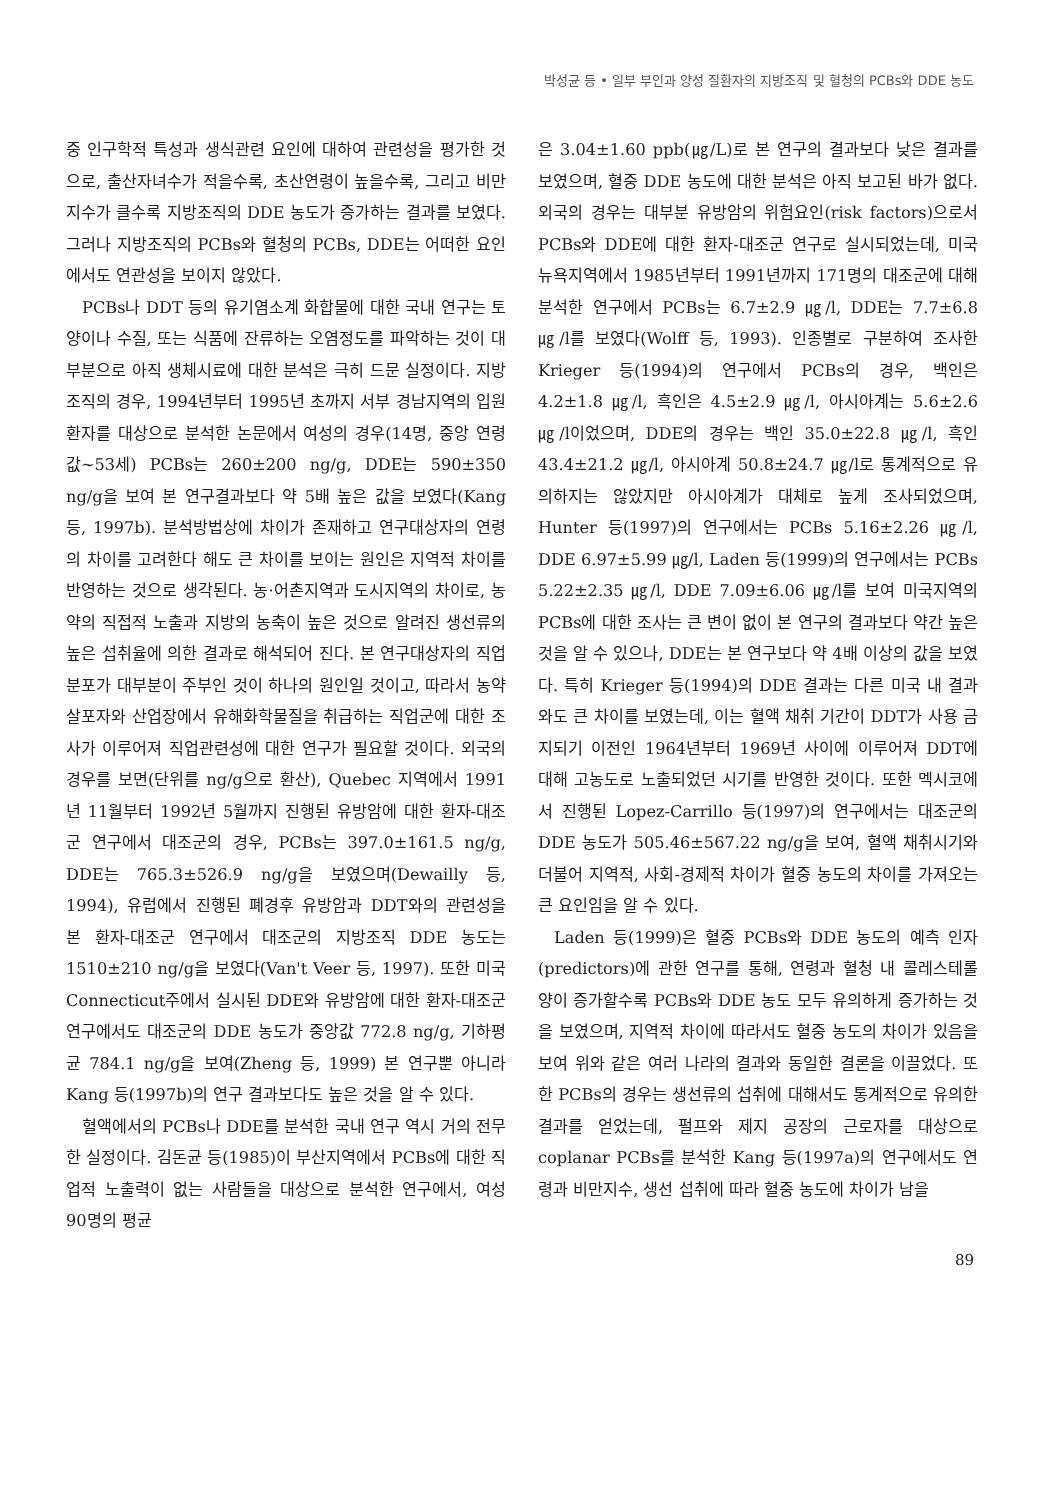박성균 등 • 일부 부인과 양성 질환자의 지방조직 및 혈청의 PCBs와 DDE 농도
중 인구학적 특성과 생식관련 요인에 대하여 관련성을 평가한 것으로, 출산자녀수가 적을수록, 초산연령이 높을수록, 그리고 비만지수가 클수록 지방조직의 DDE 농도가 증가하는 결과를 보였다. 그러나 지방조직의 PCBs와 혈청의 PCBs, DDE는 어떠한 요인에서도 연관성을 보이지 않았다.
PCBs나 DDT 등의 유기염소계 화합물에 대한 국내 연구는 토양이나 수질, 또는 식품에 잔류하는 오염정도를 파악하는 것이 대부분으로 아직 생체시료에 대한 분석은 극히 드문 실정이다. 지방조직의 경우, 1994년부터 1995년 초까지 서부 경남지역의 입원환자를 대상으로 분석한 논문에서 여성의 경우(14명, 중앙 연령값~53세) PCBs는 260±200 ng/g, DDE는 590±350 ng/g을 보여 본 연구결과보다 약 5배 높은 값을 보였다(Kang 등, 1997b). 분석방법상에 차이가 존재하고 연구대상자의 연령의 차이를 고려한다 해도 큰 차이를 보이는 원인은 지역적 차이를 반영하는 것으로 생각된다. 농·어촌지역과 도시지역의 차이로, 농약의 직접적 노출과 지방의 농축이 높은 것으로 알려진 생선류의 높은 섭취율에 의한 결과로 해석되어 진다. 본 연구대상자의 직업분포가 대부분이 주부인 것이 하나의 원인일 것이고, 따라서 농약살포자와 산업장에서 유해화학물질을 취급하는 직업군에 대한 조사가 이루어져 직업관련성에 대한 연구가 필요할 것이다. 외국의 경우를 보면(단위를 ng/g으로 환산), Quebec 지역에서 1991년 11월부터 1992년 5월까지 진행된 유방암에 대한 환자-대조군 연구에서 대조군의 경우, PCBs는 397.0±161.5 ng/g, DDE는 765.3±526.9 ng/g을 보였으며(Dewailly 등, 1994), 유럽에서 진행된 폐경후 유방암과 DDT와의 관련성을 본 환자-대조군 연구에서 대조군의 지방조직 DDE 농도는 1510±210 ng/g을 보였다(Van't Veer 등, 1997). 또한 미국 Connecticut주에서 실시된 DDE와 유방암에 대한 환자-대조군 연구에서도 대조군의 DDE 농도가 중앙값 772.8 ng/g, 기하평균 784.1 ng/g을 보여(Zheng 등, 1999) 본 연구뿐 아니라 Kang 등(1997b)의 연구 결과보다도 높은 것을 알 수 있다.
혈액에서의 PCBs나 DDE를 분석한 국내 연구 역시 거의 전무한 실정이다. 김돈균 등(1985)이 부산지역에서 PCBs에 대한 직업적 노출력이 없는 사람들을 대상으로 분석한 연구에서, 여성 90명의 평균
은 3.04±1.60 ppb(㎍/L)로 본 연구의 결과보다 낮은 결과를 보였으며, 혈중 DDE 농도에 대한 분석은 아직 보고된 바가 없다. 외국의 경우는 대부분 유방암의 위험요인(risk factors)으로서 PCBs와 DDE에 대한 환자-대조군 연구로 실시되었는데, 미국 뉴욕지역에서 1985년부터 1991년까지 171명의 대조군에 대해 분석한 연구에서 PCBs는 6.7±2.9 ㎍/l, DDE는 7.7±6.8 ㎍/l를 보였다(Wolff 등, 1993). 인종별로 구분하여 조사한 Krieger 등(1994)의 연구에서 PCBs의 경우, 백인은 4.2±1.8 ㎍/l, 흑인은 4.5±2.9 ㎍/l, 아시아계는 5.6±2.6 ㎍/l이었으며, DDE의 경우는 백인 35.0±22.8 ㎍/l, 흑인 43.4±21.2 ㎍/l, 아시아계 50.8±24.7 ㎍/l로 통계적으로 유의하지는 않았지만 아시아계가 대체로 높게 조사되었으며, Hunter 등(1997)의 연구에서는 PCBs 5.16±2.26 ㎍/l, DDE 6.97±5.99 ㎍/l, Laden 등(1999)의 연구에서는 PCBs 5.22±2.35 ㎍/l, DDE 7.09±6.06 ㎍/l를 보여 미국지역의 PCBs에 대한 조사는 큰 변이 없이 본 연구의 결과보다 약간 높은 것을 알 수 있으나, DDE는 본 연구보다 약 4배 이상의 값을 보였다. 특히 Krieger 등(1994)의 DDE 결과는 다른 미국 내 결과와도 큰 차이를 보였는데, 이는 혈액 채취 기간이 DDT가 사용 금지되기 이전인 1964년부터 1969년 사이에 이루어져 DDT에 대해 고농도로 노출되었던 시기를 반영한 것이다. 또한 멕시코에서 진행된 Lopez-Carrillo 등(1997)의 연구에서는 대조군의 DDE 농도가 505.46±567.22 ng/g을 보여, 혈액 채취시기와 더불어 지역적, 사회-경제적 차이가 혈중 농도의 차이를 가져오는 큰 요인임을 알 수 있다.
Laden 등(1999)은 혈중 PCBs와 DDE 농도의 예측 인자(predictors)에 관한 연구를 통해, 연령과 혈청 내 콜레스테롤 양이 증가할수록 PCBs와 DDE 농도 모두 유의하게 증가하는 것을 보였으며, 지역적 차이에 따라서도 혈중 농도의 차이가 있음을 보여 위와 같은 여러 나라의 결과와 동일한 결론을 이끌었다. 또한 PCBs의 경우는 생선류의 섭취에 대해서도 통계적으로 유의한 결과를 얻었는데, 펄프와 제지 공장의 근로자를 대상으로 coplanar PCBs를 분석한 Kang 등(1997a)의 연구에서도 연령과 비만지수, 생선 섭취에 따라 혈중 농도에 차이가 남을
89